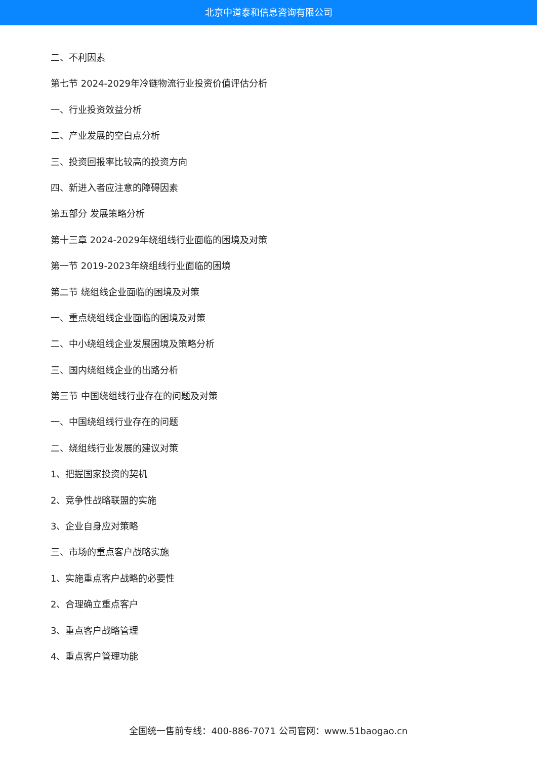北京中道泰和信息咨询有限公司
二、不利因素
第七节 2024-2029年冷链物流行业投资价值评估分析
一、行业投资效益分析
二、产业发展的空白点分析
三、投资回报率比较高的投资方向
四、新进入者应注意的障碍因素
第五部分 发展策略分析
第十三章 2024-2029年绕组线行业面临的困境及对策
第一节 2019-2023年绕组线行业面临的困境
第二节 绕组线企业面临的困境及对策
一、重点绕组线企业面临的困境及对策
二、中小绕组线企业发展困境及策略分析
三、国内绕组线企业的出路分析
第三节 中国绕组线行业存在的问题及对策
一、中国绕组线行业存在的问题
二、绕组线行业发展的建议对策
1、把握国家投资的契机
2、竞争性战略联盟的实施
3、企业自身应对策略
三、市场的重点客户战略实施
1、实施重点客户战略的必要性
2、合理确立重点客户
3、重点客户战略管理
4、重点客户管理功能
全国统一售前专线：400-886-7071 公司官网：www.51baogao.cn